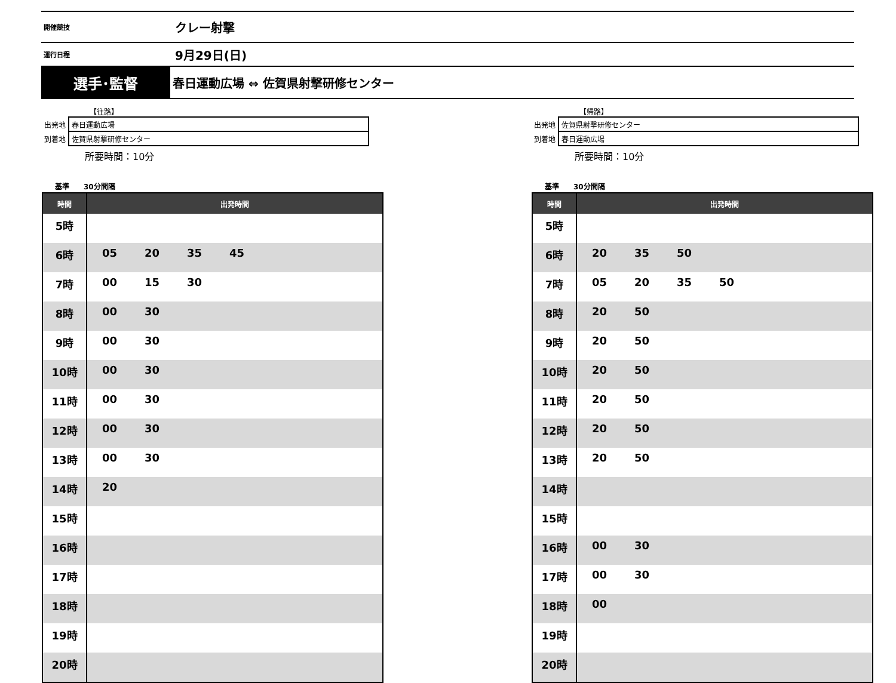開催競技
クレー射撃
運行日程
9月29日(日)
選手･監督
春日運動広場 ⇔ 佐賀県射撃研修センター
【往路】
| 出発地 | 春日運動広場 |
| 到着地 | 佐賀県射撃研修センター |
所要時間：10分
基準 30分間隔
| 時間 | 出発時間 |
| --- | --- |
| 5時 | |
| 6時 | 05 20 35 45 |
| 7時 | 00 15 30 |
| 8時 | 00 30 |
| 9時 | 00 30 |
| 10時 | 00 30 |
| 11時 | 00 30 |
| 12時 | 00 30 |
| 13時 | 00 30 |
| 14時 | 20 |
| 15時 | |
| 16時 | |
| 17時 | |
| 18時 | |
| 19時 | |
| 20時 | |
【帰路】
| 出発地 | 佐賀県射撃研修センター |
| 到着地 | 春日運動広場 |
所要時間：10分
基準 30分間隔
| 時間 | 出発時間 |
| --- | --- |
| 5時 | |
| 6時 | 20 35 50 |
| 7時 | 05 20 35 50 |
| 8時 | 20 50 |
| 9時 | 20 50 |
| 10時 | 20 50 |
| 11時 | 20 50 |
| 12時 | 20 50 |
| 13時 | 20 50 |
| 14時 | |
| 15時 | |
| 16時 | 00 30 |
| 17時 | 00 30 |
| 18時 | 00 |
| 19時 | |
| 20時 | |